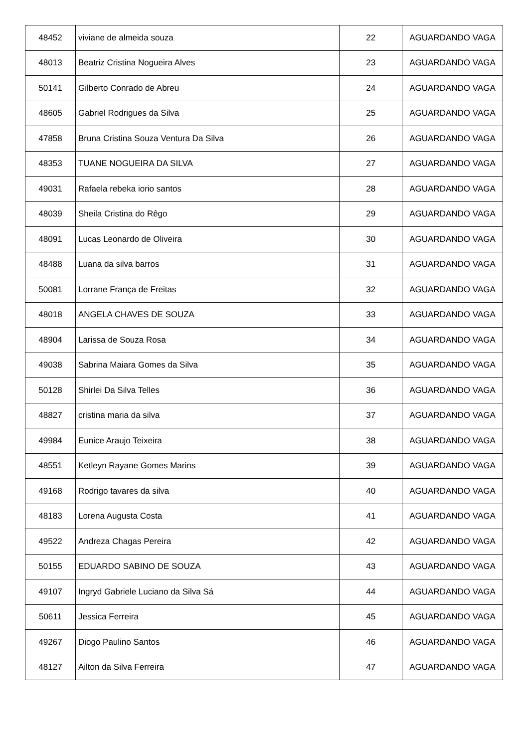| 48452 | viviane de almeida souza | 22 | AGUARDANDO VAGA |
| 48013 | Beatriz Cristina Nogueira Alves | 23 | AGUARDANDO VAGA |
| 50141 | Gilberto Conrado de Abreu | 24 | AGUARDANDO VAGA |
| 48605 | Gabriel Rodrigues da Silva | 25 | AGUARDANDO VAGA |
| 47858 | Bruna Cristina Souza Ventura Da Silva | 26 | AGUARDANDO VAGA |
| 48353 | TUANE NOGUEIRA DA SILVA | 27 | AGUARDANDO VAGA |
| 49031 | Rafaela rebeka iorio santos | 28 | AGUARDANDO VAGA |
| 48039 | Sheila Cristina do Rêgo | 29 | AGUARDANDO VAGA |
| 48091 | Lucas Leonardo de Oliveira | 30 | AGUARDANDO VAGA |
| 48488 | Luana da silva barros | 31 | AGUARDANDO VAGA |
| 50081 | Lorrane França de Freitas | 32 | AGUARDANDO VAGA |
| 48018 | ANGELA CHAVES DE SOUZA | 33 | AGUARDANDO VAGA |
| 48904 | Larissa de Souza Rosa | 34 | AGUARDANDO VAGA |
| 49038 | Sabrina Maiara Gomes da Silva | 35 | AGUARDANDO VAGA |
| 50128 | Shirlei Da Silva Telles | 36 | AGUARDANDO VAGA |
| 48827 | cristina maria da silva | 37 | AGUARDANDO VAGA |
| 49984 | Eunice Araujo Teixeira | 38 | AGUARDANDO VAGA |
| 48551 | Ketleyn Rayane Gomes Marins | 39 | AGUARDANDO VAGA |
| 49168 | Rodrigo tavares da silva | 40 | AGUARDANDO VAGA |
| 48183 | Lorena Augusta Costa | 41 | AGUARDANDO VAGA |
| 49522 | Andreza Chagas Pereira | 42 | AGUARDANDO VAGA |
| 50155 | EDUARDO SABINO DE SOUZA | 43 | AGUARDANDO VAGA |
| 49107 | Ingryd Gabriele Luciano da Silva Sá | 44 | AGUARDANDO VAGA |
| 50611 | Jessica Ferreira | 45 | AGUARDANDO VAGA |
| 49267 | Diogo Paulino Santos | 46 | AGUARDANDO VAGA |
| 48127 | Ailton da Silva Ferreira | 47 | AGUARDANDO VAGA |